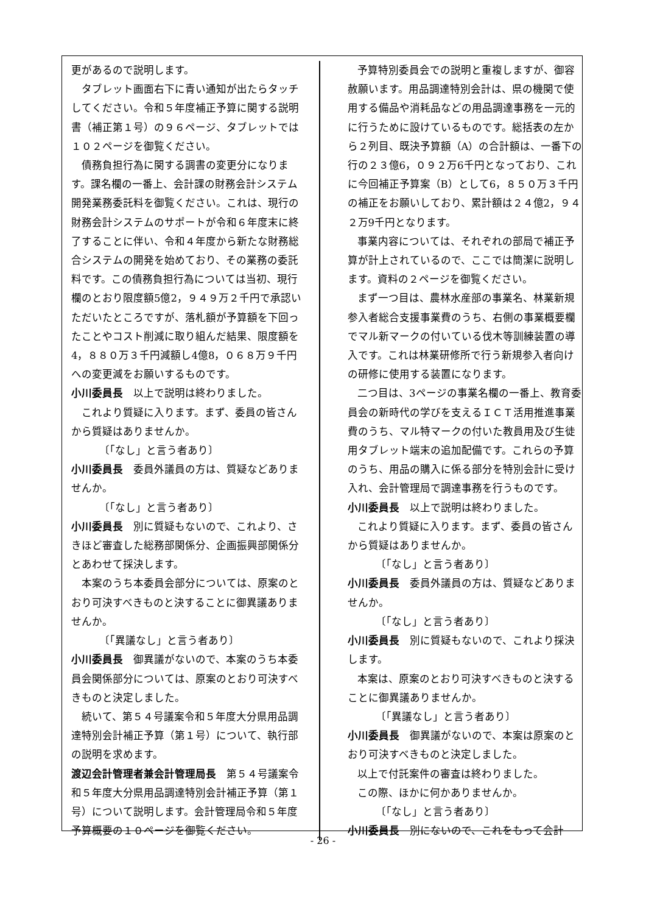更があるので説明します。
タブレット画面右下に青い通知が出たらタッチしてください。令和５年度補正予算に関する説明書（補正第１号）の９６ページ、タブレットでは１０２ページを御覧ください。
債務負担行為に関する調書の変更分になります。課名欄の一番上、会計課の財務会計システム開発業務委託料を御覧ください。これは、現行の財務会計システムのサポートが令和６年度末に終了することに伴い、令和４年度から新たな財務総合システムの開発を始めており、その業務の委託料です。この債務負担行為については当初、現行欄のとおり限度額5億2，９４９万２千円で承認いただいたところですが、落札額が予算額を下回ったことやコスト削減に取り組んだ結果、限度額を4，８８０万３千円減額し4億8，０６８万９千円への変更減をお願いするものです。
小川委員長　以上で説明は終わりました。
これより質疑に入ります。まず、委員の皆さんから質疑はありませんか。
〔「なし」と言う者あり〕
小川委員長　委員外議員の方は、質疑などありませんか。
〔「なし」と言う者あり〕
小川委員長　別に質疑もないので、これより、さきほど審査した総務部関係分、企画振興部関係分とあわせて採決します。
本案のうち本委員会部分については、原案のとおり可決すべきものと決することに御異議ありませんか。
〔「異議なし」と言う者あり〕
小川委員長　御異議がないので、本案のうち本委員会関係部分については、原案のとおり可決すべきものと決定しました。
続いて、第５４号議案令和５年度大分県用品調達特別会計補正予算（第１号）について、執行部の説明を求めます。
渡辺会計管理者兼会計管理局長　第５４号議案令和５年度大分県用品調達特別会計補正予算（第１号）について説明します。会計管理局令和５年度予算概要の１０ページを御覧ください。
予算特別委員会での説明と重複しますが、御容赦願います。用品調達特別会計は、県の機関で使用する備品や消耗品などの用品調達事務を一元的に行うために設けているものです。総括表の左から２列目、既決予算額（A）の合計額は、一番下の行の２３億6，０９２万6千円となっており、これに今回補正予算案（B）として6，８５０万３千円の補正をお願いしており、累計額は２４億2，９４２万9千円となります。
事業内容については、それぞれの部局で補正予算が計上されているので、ここでは簡潔に説明します。資料の２ページを御覧ください。
まず一つ目は、農林水産部の事業名、林業新規参入者総合支援事業費のうち、右側の事業概要欄でマル新マークの付いている伐木等訓練装置の導入です。これは林業研修所で行う新規参入者向けの研修に使用する装置になります。
二つ目は、3ページの事業名欄の一番上、教育委員会の新時代の学びを支えるＩＣＴ活用推進事業費のうち、マル特マークの付いた教員用及び生徒用タブレット端末の追加配備です。これらの予算のうち、用品の購入に係る部分を特別会計に受け入れ、会計管理局で調達事務を行うものです。
小川委員長　以上で説明は終わりました。
これより質疑に入ります。まず、委員の皆さんから質疑はありませんか。
〔「なし」と言う者あり〕
小川委員長　委員外議員の方は、質疑などありませんか。
〔「なし」と言う者あり〕
小川委員長　別に質疑もないので、これより採決します。
本案は、原案のとおり可決すべきものと決することに御異議ありませんか。
〔「異議なし」と言う者あり〕
小川委員長　御異議がないので、本案は原案のとおり可決すべきものと決定しました。
以上で付託案件の審査は終わりました。
この際、ほかに何かありませんか。
〔「なし」と言う者あり〕
小川委員長　別にないので、これをもって会計
- 26 -